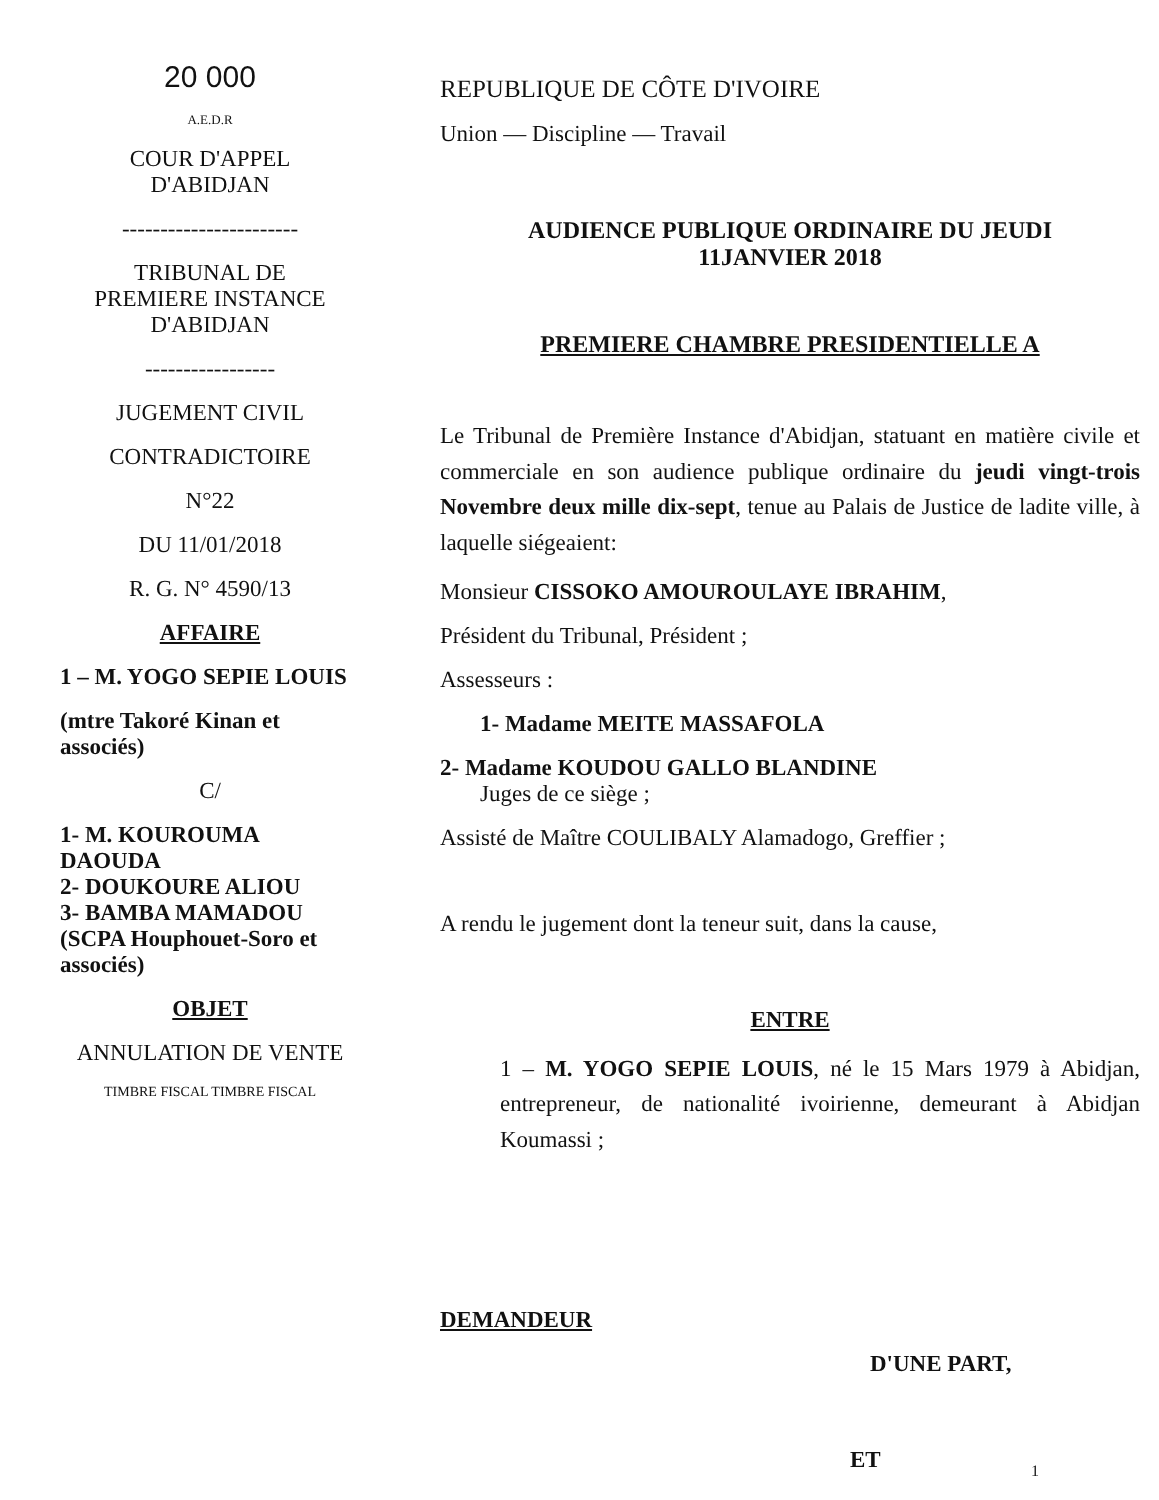20 000
A.E.D.R
COUR D'APPEL
D'ABIDJAN
-----------------------
TRIBUNAL DE
PREMIERE INSTANCE
D'ABIDJAN
-----------------
JUGEMENT CIVIL
CONTRADICTOIRE
N°22
DU 11/01/2018
R. G. N° 4590/13
AFFAIRE
1 – M. YOGO SEPIE LOUIS
(mtre Takoré Kinan et associés)
C/
1- M. KOUROUMA DAOUDA
2- DOUKOURE ALIOU
3- BAMBA MAMADOU (SCPA Houphouet-Soro et associés)
OBJET
ANNULATION DE VENTE
TIMBRE FISCAL TIMBRE FISCAL
REPUBLIQUE DE CÔTE D'IVOIRE
Union — Discipline — Travail
AUDIENCE PUBLIQUE ORDINAIRE DU JEUDI
11JANVIER 2018
PREMIERE CHAMBRE PRESIDENTIELLE A
Le Tribunal de Première Instance d'Abidjan, statuant en matière civile et commerciale en son audience publique ordinaire du jeudi vingt-trois Novembre deux mille dix-sept, tenue au Palais de Justice de ladite ville, à laquelle siégeaient:
Monsieur CISSOKO AMOUROULAYE IBRAHIM,
Président du Tribunal, Président ;
Assesseurs :
1- Madame MEITE MASSAFOLA
2- Madame KOUDOU GALLO BLANDINE
Juges de ce siège ;
Assisté de Maître COULIBALY Alamadogo, Greffier ;
A rendu le jugement dont la teneur suit, dans la cause,
ENTRE
1 – M. YOGO SEPIE LOUIS, né le 15 Mars 1979 à Abidjan, entrepreneur, de nationalité ivoirienne, demeurant à Abidjan Koumassi ;
DEMANDEUR
D'UNE PART,
ET
1